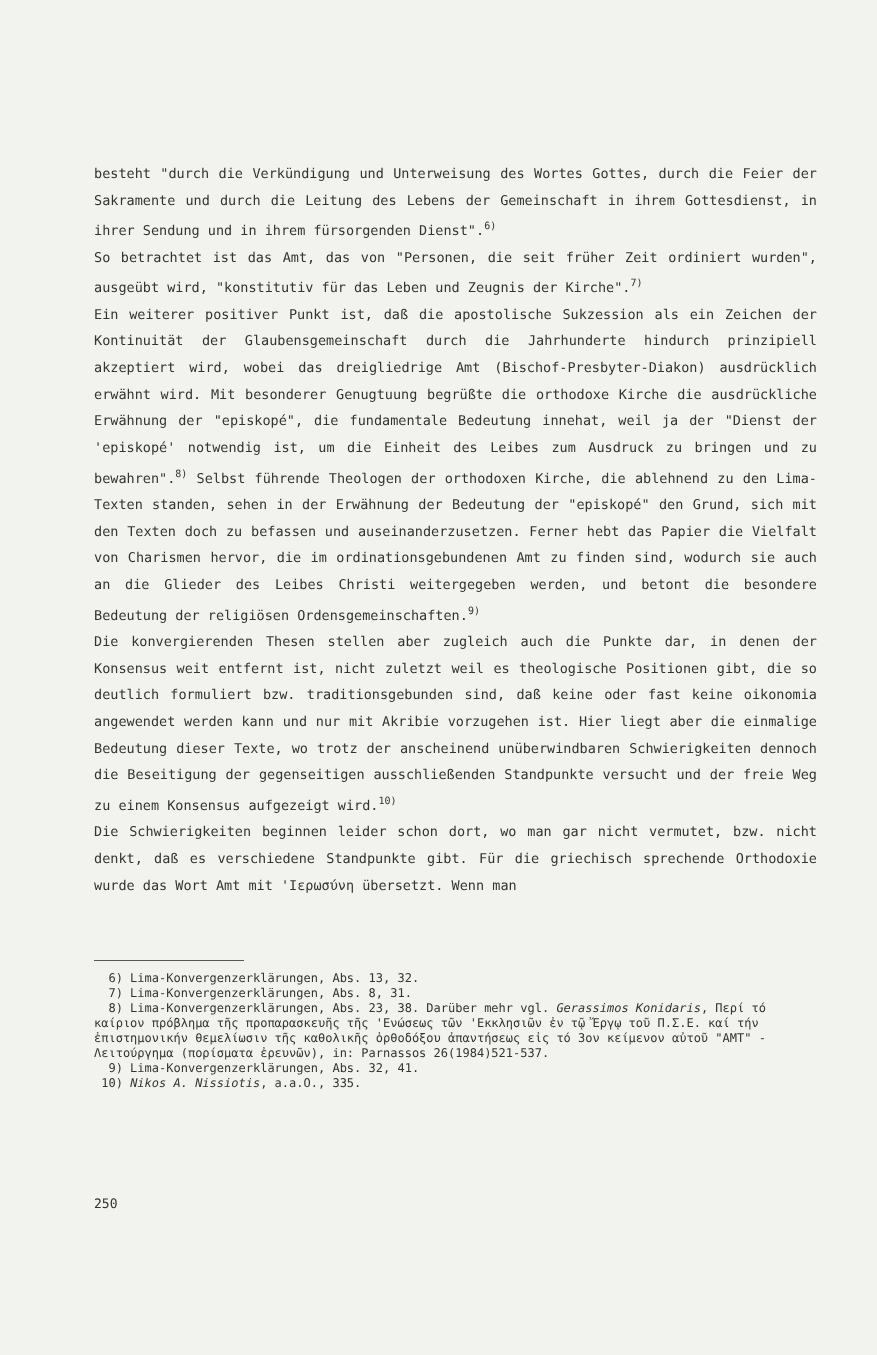besteht "durch die Verkündigung und Unterweisung des Wortes Gottes, durch die Feier der Sakramente und durch die Leitung des Lebens der Gemeinschaft in ihrem Gottesdienst, in ihrer Sendung und in ihrem fürsorgenden Dienst".<sup>6)</sup>
So betrachtet ist das Amt, das von "Personen, die seit früher Zeit ordiniert wurden", ausgeübt wird, "konstitutiv für das Leben und Zeugnis der Kirche".<sup>7)</sup>
Ein weiterer positiver Punkt ist, daß die apostolische Sukzession als ein Zeichen der Kontinuität der Glaubensgemeinschaft durch die Jahrhunderte hindurch prinzipiell akzeptiert wird, wobei das dreigliedrige Amt (Bischof-Presbyter-Diakon) ausdrücklich erwähnt wird. Mit besonderer Genugtuung begrüßte die orthodoxe Kirche die ausdrückliche Erwähnung der "episkopé", die fundamentale Bedeutung innehat, weil ja der "Dienst der 'episkopé' notwendig ist, um die Einheit des Leibes zum Ausdruck zu bringen und zu bewahren".<sup>8)</sup> Selbst führende Theologen der orthodoxen Kirche, die ablehnend zu den Lima-Texten standen, sehen in der Erwähnung der Bedeutung der "episkopé" den Grund, sich mit den Texten doch zu befassen und auseinanderzusetzen. Ferner hebt das Papier die Vielfalt von Charismen hervor, die im ordinationsgebundenen Amt zu finden sind, wodurch sie auch an die Glieder des Leibes Christi weitergegeben werden, und betont die besondere Bedeutung der religiösen Ordensgemeinschaften.<sup>9)</sup>
Die konvergierenden Thesen stellen aber zugleich auch die Punkte dar, in denen der Konsensus weit entfernt ist, nicht zuletzt weil es theologische Positionen gibt, die so deutlich formuliert bzw. traditionsgebunden sind, daß keine oder fast keine oikonomia angewendet werden kann und nur mit Akribie vorzugehen ist. Hier liegt aber die einmalige Bedeutung dieser Texte, wo trotz der anscheinend unüberwindbaren Schwierigkeiten dennoch die Beseitigung der gegenseitigen ausschließenden Standpunkte versucht und der freie Weg zu einem Konsensus aufgezeigt wird.<sup>10)</sup>
Die Schwierigkeiten beginnen leider schon dort, wo man gar nicht vermutet, bzw. nicht denkt, daß es verschiedene Standpunkte gibt. Für die griechisch sprechende Orthodoxie wurde das Wort Amt mit 'Ιερωσύνη übersetzt. Wenn man
6) Lima-Konvergenzerklärungen, Abs. 13, 32.
7) Lima-Konvergenzerklärungen, Abs. 8, 31.
8) Lima-Konvergenzerklärungen, Abs. 23, 38. Darüber mehr vgl. Gerassimos Konidaris, Περί τό καίριον πρόβλημα τῆς προπαρασκευῆς τῆς 'Ενώσεως τῶν 'Εκκλησιῶν ἐν τῷ Ἔργῳ τοῦ Π.Σ.Ε. καί τήν ἐπιστημονικήν θεμελίωσιν τῆς καθολικῆς ὀρθοδόξου ἀπαντήσεως εἰς τό 3ον κείμενον αὐτοῦ "AMT" - Λειτούργημα (πορίσματα ἐρευνῶν), in: Parnassos 26(1984)521-537.
9) Lima-Konvergenzerklärungen, Abs. 32, 41.
10) Nikos A. Nissiotis, a.a.O., 335.
250